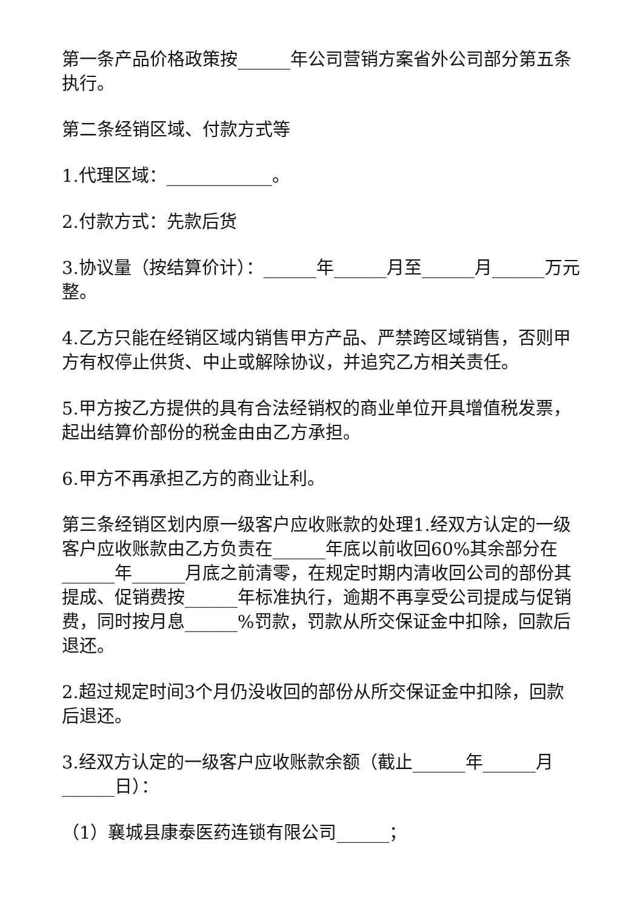第一条产品价格政策按______年公司营销方案省外公司部分第五条执行。
第二条经销区域、付款方式等
1.代理区域：____________。
2.付款方式：先款后货
3.协议量（按结算价计）：______年______月至______月______万元整。
4.乙方只能在经销区域内销售甲方产品、严禁跨区域销售，否则甲方有权停止供货、中止或解除协议，并追究乙方相关责任。
5.甲方按乙方提供的具有合法经销权的商业单位开具增值税发票，起出结算价部份的税金由由乙方承担。
6.甲方不再承担乙方的商业让利。
第三条经销区划内原一级客户应收账款的处理1.经双方认定的一级客户应收账款由乙方负责在______年底以前收回60%其余部分在______年______月底之前清零，在规定时期内清收回公司的部份其提成、促销费按______年标准执行，逾期不再享受公司提成与促销费，同时按月息______%罚款，罚款从所交保证金中扣除，回款后退还。
2.超过规定时间3个月仍没收回的部份从所交保证金中扣除，回款后退还。
3.经双方认定的一级客户应收账款余额（截止______年______月______日）：
（1）襄城县康泰医药连锁有限公司______；